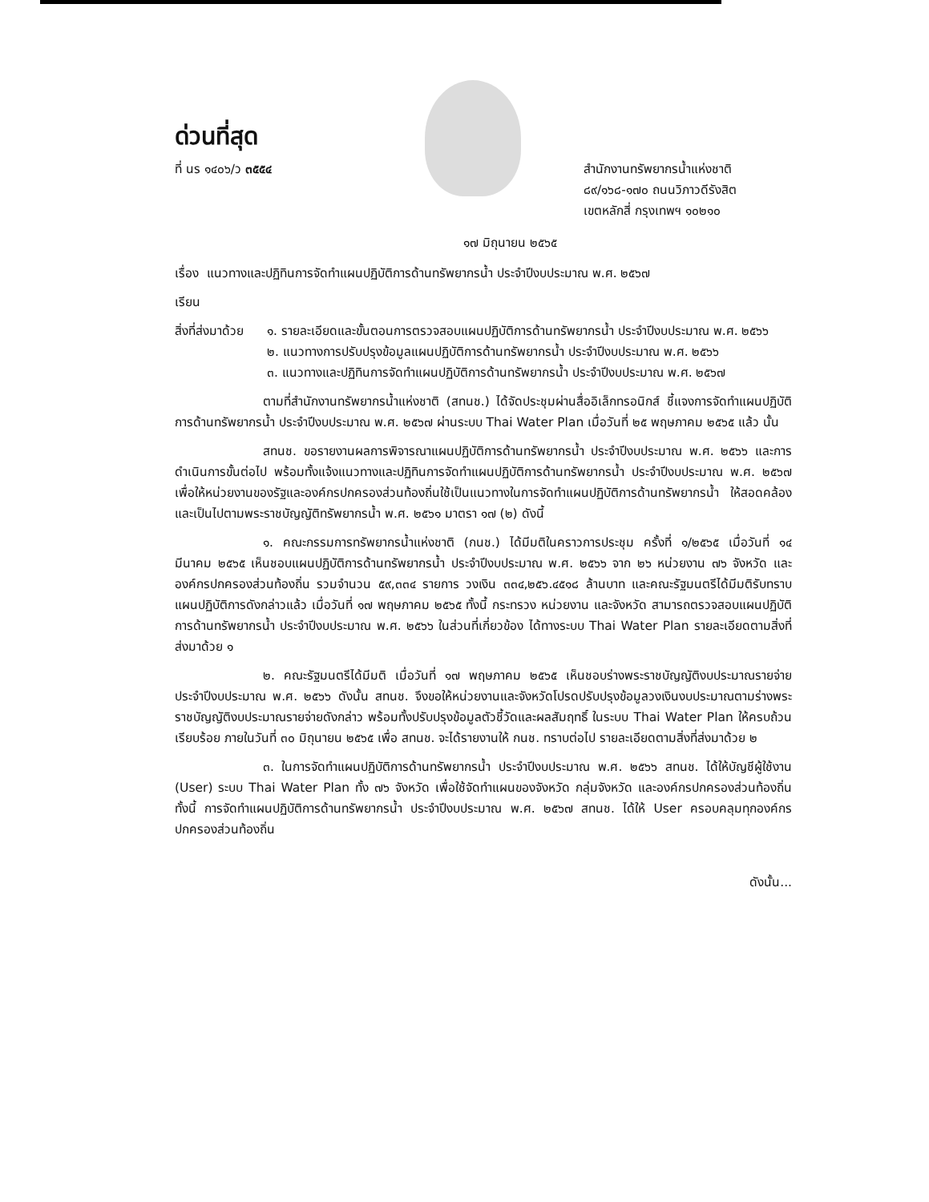ด่วนที่สุด
ที่ นร ๑๔๐๖/ว ๓๕๕๔ สำนักงานทรัพยากรน้ำแห่งชาติ
๘๙/๑๖๘-๑๗๐ ถนนวิภาวดีรังสิต
เขตหลักสี่ กรุงเทพฯ ๑๐๒๑๐
๑๗ มิถุนายน ๒๕๖๕
เรื่อง แนวทางและปฏิทินการจัดทำแผนปฏิบัติการด้านทรัพยากรน้ำ ประจำปีงบประมาณ พ.ศ. ๒๕๖๗
เรียน
สิ่งที่ส่งมาด้วย
๑. รายละเอียดและขั้นตอนการตรวจสอบแผนปฏิบัติการด้านทรัพยากรน้ำ ประจำปีงบประมาณ พ.ศ. ๒๕๖๖
๒. แนวทางการปรับปรุงข้อมูลแผนปฏิบัติการด้านทรัพยากรน้ำ ประจำปีงบประมาณ พ.ศ. ๒๕๖๖
๓. แนวทางและปฏิทินการจัดทำแผนปฏิบัติการด้านทรัพยากรน้ำ ประจำปีงบประมาณ พ.ศ. ๒๕๖๗
ตามที่สำนักงานทรัพยากรน้ำแห่งชาติ (สทนช.) ได้จัดประชุมผ่านสื่ออิเล็กทรอนิกส์ ชี้แจงการจัดทำแผนปฏิบัติการด้านทรัพยากรน้ำ ประจำปีงบประมาณ พ.ศ. ๒๕๖๗ ผ่านระบบ Thai Water Plan เมื่อวันที่ ๒๕ พฤษภาคม ๒๕๖๕ แล้ว นั้น
สทนช. ขอรายงานผลการพิจารณาแผนปฏิบัติการด้านทรัพยากรน้ำ ประจำปีงบประมาณ พ.ศ. ๒๕๖๖ และการดำเนินการขั้นต่อไป พร้อมทั้งแจ้งแนวทางและปฏิทินการจัดทำแผนปฏิบัติการด้านทรัพยากรน้ำ ประจำปีงบประมาณ พ.ศ. ๒๕๖๗ เพื่อให้หน่วยงานของรัฐและองค์กรปกครองส่วนท้องถิ่นใช้เป็นแนวทางในการจัดทำแผนปฏิบัติการด้านทรัพยากรน้ำ ให้สอดคล้องและเป็นไปตามพระราชบัญญัติทรัพยากรน้ำ พ.ศ. ๒๕๖๑ มาตรา ๑๗ (๒) ดังนี้
๑. คณะกรรมการทรัพยากรน้ำแห่งชาติ (กนช.) ได้มีมติในคราวการประชุม ครั้งที่ ๑/๒๕๖๕ เมื่อวันที่ ๑๔ มีนาคม ๒๕๖๕ เห็นชอบแผนปฏิบัติการด้านทรัพยากรน้ำ ประจำปีงบประมาณ พ.ศ. ๒๕๖๖ จาก ๒๖ หน่วยงาน ๗๖ จังหวัด และองค์กรปกครองส่วนท้องถิ่น รวมจำนวน ๕๙,๓๓๔ รายการ วงเงิน ๓๓๔,๒๕๖.๔๕๑๘ ล้านบาท และคณะรัฐมนตรีได้มีมติรับทราบแผนปฏิบัติการดังกล่าวแล้ว เมื่อวันที่ ๑๗ พฤษภาคม ๒๕๖๕ ทั้งนี้ กระทรวง หน่วยงาน และจังหวัด สามารถตรวจสอบแผนปฏิบัติการด้านทรัพยากรน้ำ ประจำปีงบประมาณ พ.ศ. ๒๕๖๖ ในส่วนที่เกี่ยวข้อง ได้ทางระบบ Thai Water Plan รายละเอียดตามสิ่งที่ส่งมาด้วย ๑
๒. คณะรัฐมนตรีได้มีมติ เมื่อวันที่ ๑๗ พฤษภาคม ๒๕๖๕ เห็นชอบร่างพระราชบัญญัติงบประมาณรายจ่าย ประจำปีงบประมาณ พ.ศ. ๒๕๖๖ ดังนั้น สทนช. จึงขอให้หน่วยงานและจังหวัดโปรดปรับปรุงข้อมูลวงเงินงบประมาณตามร่างพระราชบัญญัติงบประมาณรายจ่ายดังกล่าว พร้อมทั้งปรับปรุงข้อมูลตัวชี้วัดและผลสัมฤทธิ์ ในระบบ Thai Water Plan ให้ครบถ้วนเรียบร้อย ภายในวันที่ ๓๐ มิถุนายน ๒๕๖๕ เพื่อ สทนช. จะได้รายงานให้ กนช. ทราบต่อไป รายละเอียดตามสิ่งที่ส่งมาด้วย ๒
๓. ในการจัดทำแผนปฏิบัติการด้านทรัพยากรน้ำ ประจำปีงบประมาณ พ.ศ. ๒๕๖๖ สทนช. ได้ให้บัญชีผู้ใช้งาน (User) ระบบ Thai Water Plan ทั้ง ๗๖ จังหวัด เพื่อใช้จัดทำแผนของจังหวัด กลุ่มจังหวัด และองค์กรปกครองส่วนท้องถิ่น ทั้งนี้ การจัดทำแผนปฏิบัติการด้านทรัพยากรน้ำ ประจำปีงบประมาณ พ.ศ. ๒๕๖๗ สทนช. ได้ให้ User ครอบคลุมทุกองค์กรปกครองส่วนท้องถิ่น
ดังนั้น...